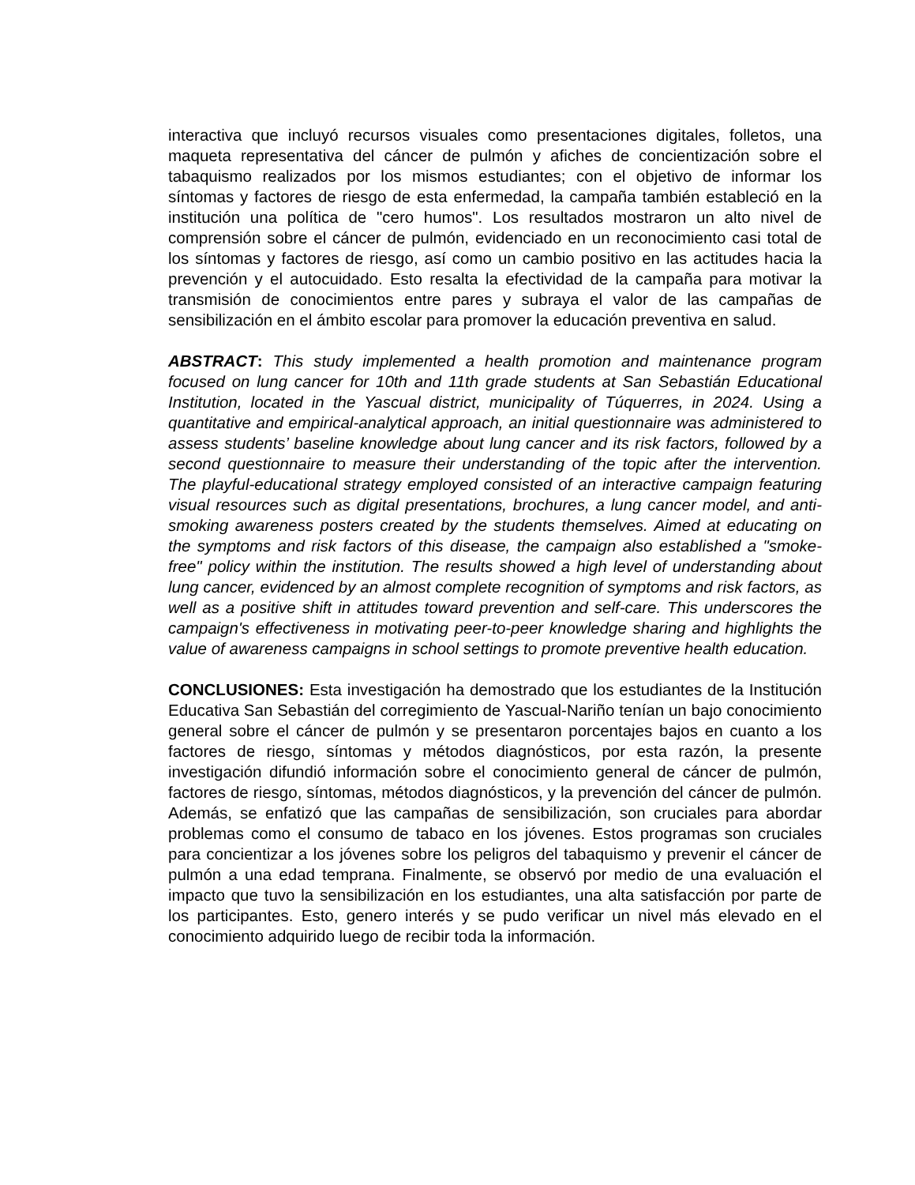interactiva que incluyó recursos visuales como presentaciones digitales, folletos, una maqueta representativa del cáncer de pulmón y afiches de concientización sobre el tabaquismo realizados por los mismos estudiantes; con el objetivo de informar los síntomas y factores de riesgo de esta enfermedad, la campaña también estableció en la institución una política de "cero humos". Los resultados mostraron un alto nivel de comprensión sobre el cáncer de pulmón, evidenciado en un reconocimiento casi total de los síntomas y factores de riesgo, así como un cambio positivo en las actitudes hacia la prevención y el autocuidado. Esto resalta la efectividad de la campaña para motivar la transmisión de conocimientos entre pares y subraya el valor de las campañas de sensibilización en el ámbito escolar para promover la educación preventiva en salud.
ABSTRACT: This study implemented a health promotion and maintenance program focused on lung cancer for 10th and 11th grade students at San Sebastián Educational Institution, located in the Yascual district, municipality of Túquerres, in 2024. Using a quantitative and empirical-analytical approach, an initial questionnaire was administered to assess students’ baseline knowledge about lung cancer and its risk factors, followed by a second questionnaire to measure their understanding of the topic after the intervention. The playful-educational strategy employed consisted of an interactive campaign featuring visual resources such as digital presentations, brochures, a lung cancer model, and anti-smoking awareness posters created by the students themselves. Aimed at educating on the symptoms and risk factors of this disease, the campaign also established a "smoke-free" policy within the institution. The results showed a high level of understanding about lung cancer, evidenced by an almost complete recognition of symptoms and risk factors, as well as a positive shift in attitudes toward prevention and self-care. This underscores the campaign's effectiveness in motivating peer-to-peer knowledge sharing and highlights the value of awareness campaigns in school settings to promote preventive health education.
CONCLUSIONES: Esta investigación ha demostrado que los estudiantes de la Institución Educativa San Sebastián del corregimiento de Yascual-Nariño tenían un bajo conocimiento general sobre el cáncer de pulmón y se presentaron porcentajes bajos en cuanto a los factores de riesgo, síntomas y métodos diagnósticos, por esta razón, la presente investigación difundió información sobre el conocimiento general de cáncer de pulmón, factores de riesgo, síntomas, métodos diagnósticos, y la prevención del cáncer de pulmón. Además, se enfatizó que las campañas de sensibilización, son cruciales para abordar problemas como el consumo de tabaco en los jóvenes. Estos programas son cruciales para concientizar a los jóvenes sobre los peligros del tabaquismo y prevenir el cáncer de pulmón a una edad temprana. Finalmente, se observó por medio de una evaluación el impacto que tuvo la sensibilización en los estudiantes, una alta satisfacción por parte de los participantes. Esto, genero interés y se pudo verificar un nivel más elevado en el conocimiento adquirido luego de recibir toda la información.